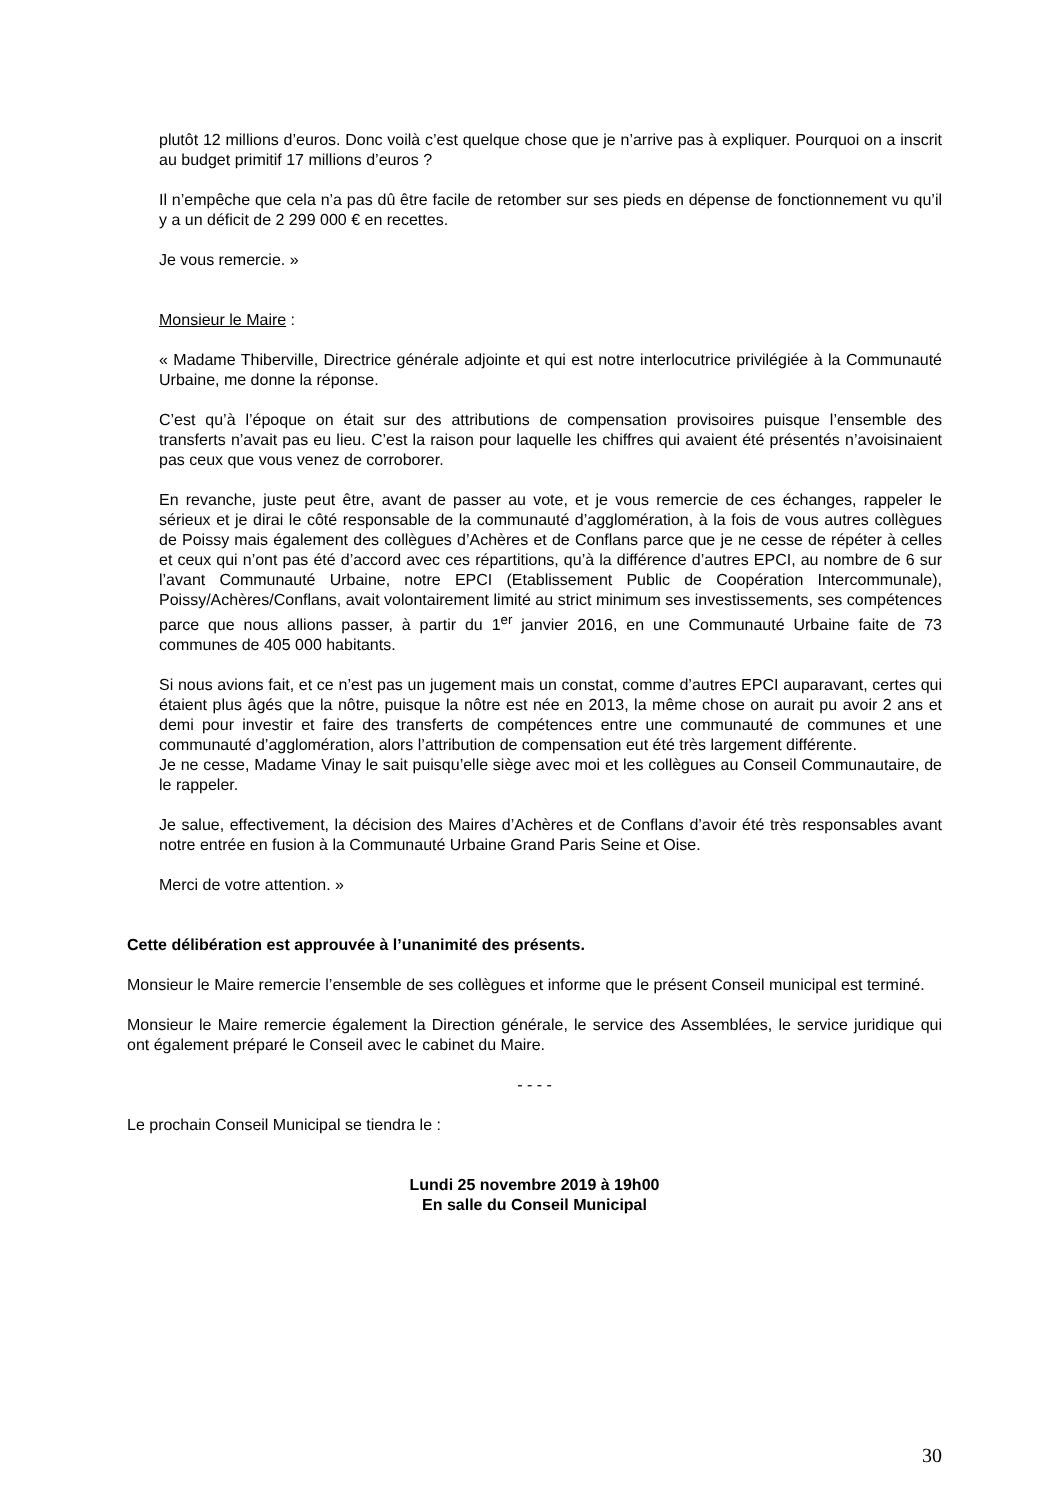plutôt 12 millions d’euros. Donc voilà c’est quelque chose que je n’arrive pas à expliquer. Pourquoi on a inscrit au budget primitif 17 millions d’euros ?
Il n’empêche que cela n’a pas dû être facile de retomber sur ses pieds en dépense de fonctionnement vu qu’il y a un déficit de 2 299 000 € en recettes.
Je vous remercie. »
Monsieur le Maire :
« Madame Thiberville, Directrice générale adjointe et qui est notre interlocutrice privilégiée à la Communauté Urbaine, me donne la réponse.
C’est qu’à l’époque on était sur des attributions de compensation provisoires puisque l’ensemble des transferts n’avait pas eu lieu. C’est la raison pour laquelle les chiffres qui avaient été présentés n’avoisinaient pas ceux que vous venez de corroborer.
En revanche, juste peut être, avant de passer au vote, et je vous remercie de ces échanges, rappeler le sérieux et je dirai le côté responsable de la communauté d’agglomération, à la fois de vous autres collègues de Poissy mais également des collègues d’Achères et de Conflans parce que je ne cesse de répéter à celles et ceux qui n’ont pas été d’accord avec ces répartitions, qu’à la différence d’autres EPCI, au nombre de 6 sur l’avant Communauté Urbaine, notre EPCI (Etablissement Public de Coopération Intercommunale), Poissy/Achères/Conflans, avait volontairement limité au strict minimum ses investissements, ses compétences parce que nous allions passer, à partir du 1<sup>er</sup> janvier 2016, en une Communauté Urbaine faite de 73 communes de 405 000 habitants.
Si nous avions fait, et ce n’est pas un jugement mais un constat, comme d’autres EPCI auparavant, certes qui étaient plus âgés que la nôtre, puisque la nôtre est née en 2013, la même chose on aurait pu avoir 2 ans et demi pour investir et faire des transferts de compétences entre une communauté de communes et une communauté d’agglomération, alors l’attribution de compensation eut été très largement différente.
Je ne cesse, Madame Vinay le sait puisqu’elle siège avec moi et les collègues au Conseil Communautaire, de le rappeler.
Je salue, effectivement, la décision des Maires d’Achères et de Conflans d’avoir été très responsables avant notre entrée en fusion à la Communauté Urbaine Grand Paris Seine et Oise.
Merci de votre attention. »
Cette délibération est approuvée à l’unanimité des présents.
Monsieur le Maire remercie l’ensemble de ses collègues et informe que le présent Conseil municipal est terminé.
Monsieur le Maire remercie également la Direction générale, le service des Assemblées, le service juridique qui ont également préparé le Conseil avec le cabinet du Maire.
- - - -
Le prochain Conseil Municipal se tiendra le :
Lundi 25 novembre 2019 à 19h00
En salle du Conseil Municipal
30